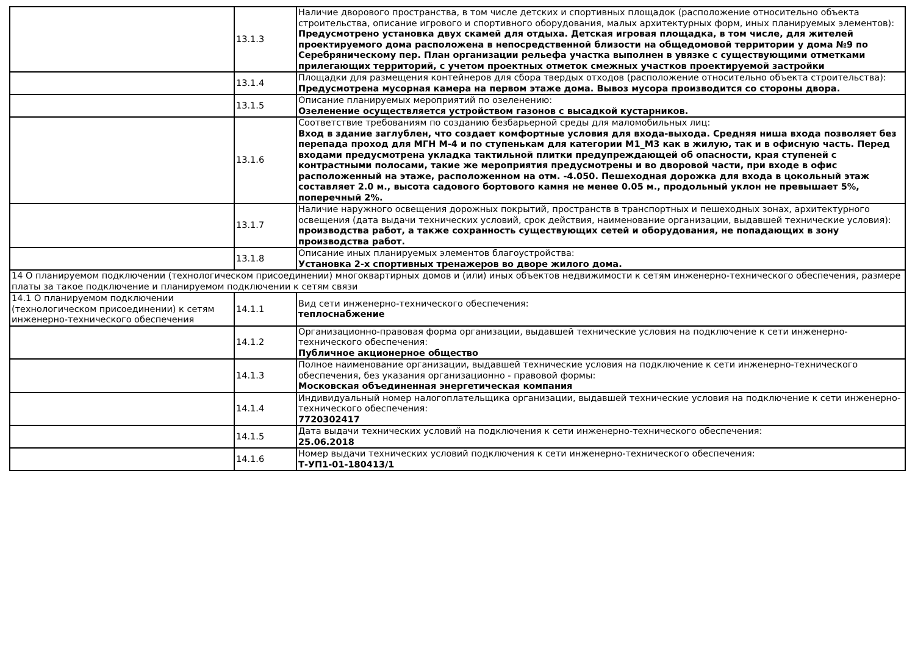| | 13.1.3 | Наличие дворового пространства, в том числе детских и спортивных площадок (расположение относительно объекта строительства, описание игрового и спортивного оборудования, малых архитектурных форм, иных планируемых элементов): Предусмотрено установка двух скамей для отдыха. Детская игровая площадка, в том числе, для жителей проектируемого дома расположена в непосредственной близости на общедомовой территории у дома №9 по Серебряническому пер. План организации рельефа участка выполнен в увязке с существующими отметками прилегающих территорий, с учетом проектных отметок смежных участков проектируемой застройки |
| | 13.1.4 | Площадки для размещения контейнеров для сбора твердых отходов (расположение относительно объекта строительства): Предусмотрена мусорная камера на первом этаже дома. Вывоз мусора производится со стороны двора. |
| | 13.1.5 | Описание планируемых мероприятий по озеленению: Озеленение осуществляется устройством газонов с высадкой кустарников. |
| | 13.1.6 | Соответствие требованиям по созданию безбарьерной среды для маломобильных лиц: Вход в здание заглублен, что создает комфортные условия для входа-выхода. Средняя ниша входа позволяет без перепада проход для МГН М-4 и по ступенькам для категории М1_М3 как в жилую, так и в офисную часть. Перед входами предусмотрена укладка тактильной плитки предупреждающей об опасности, края ступеней с контрастными полосами, такие же мероприятия предусмотрены и во дворовой части, при входе в офис расположенный на этаже, расположенном на отм. -4.050. Пешеходная дорожка для входа в цокольный этаж составляет 2.0 м., высота садового бортового камня не менее 0.05 м., продольный уклон не превышает 5%, поперечный 2%. |
| | 13.1.7 | Наличие наружного освещения дорожных покрытий, пространств в транспортных и пешеходных зонах, архитектурного освещения (дата выдачи технических условий, срок действия, наименование организации, выдавшей технические условия): производства работ, а также сохранность существующих сетей и оборудования, не попадающих в зону производства работ. |
| | 13.1.8 | Описание иных планируемых элементов благоустройства: Установка 2-х спортивных тренажеров во дворе жилого дома. |
| 14 О планируемом подключении (технологическом присоединении) многоквартирных домов и (или) иных объектов недвижимости к сетям инженерно-технического обеспечения, размере платы за такое подключение и планируемом подключении к сетям связи | | |
| 14.1 О планируемом подключении (технологическом присоединении) к сетям инженерно-технического обеспечения | 14.1.1 | Вид сети инженерно-технического обеспечения: теплоснабжение |
| | 14.1.2 | Организационно-правовая форма организации, выдавшей технические условия на подключение к сети инженерно-технического обеспечения: Публичное акционерное общество |
| | 14.1.3 | Полное наименование организации, выдавшей технические условия на подключение к сети инженерно-технического обеспечения, без указания организационно - правовой формы: Московская объединенная энергетическая компания |
| | 14.1.4 | Индивидуальный номер налогоплательщика организации, выдавшей технические условия на подключение к сети инженерно-технического обеспечения: 7720302417 |
| | 14.1.5 | Дата выдачи технических условий на подключения к сети инженерно-технического обеспечения: 25.06.2018 |
| | 14.1.6 | Номер выдачи технических условий подключения к сети инженерно-технического обеспечения: Т-УП1-01-180413/1 |